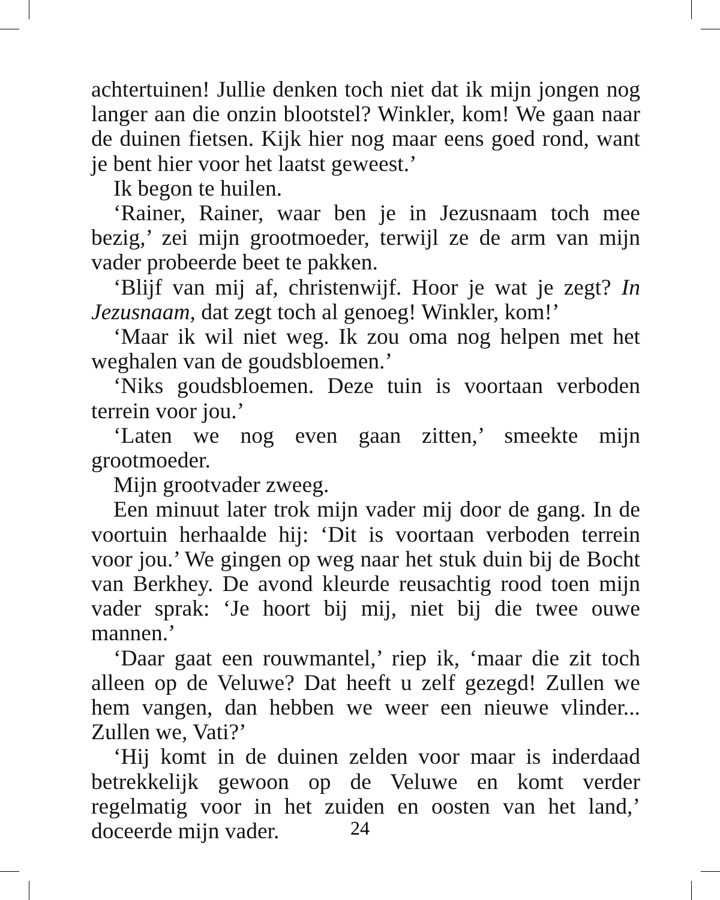achtertuinen! Jullie denken toch niet dat ik mijn jongen nog langer aan die onzin blootstel? Winkler, kom! We gaan naar de duinen fietsen. Kijk hier nog maar eens goed rond, want je bent hier voor het laatst geweest.’
Ik begon te huilen.
‘Rainer, Rainer, waar ben je in Jezusnaam toch mee bezig,’ zei mijn grootmoeder, terwijl ze de arm van mijn vader probeerde beet te pakken.
‘Blijf van mij af, christenwijf. Hoor je wat je zegt? In Jezusnaam, dat zegt toch al genoeg! Winkler, kom!’
‘Maar ik wil niet weg. Ik zou oma nog helpen met het weghalen van de goudsbloemen.’
‘Niks goudsbloemen. Deze tuin is voortaan verboden terrein voor jou.’
‘Laten we nog even gaan zitten,’ smeekte mijn grootmoeder.
Mijn grootvader zweeg.
Een minuut later trok mijn vader mij door de gang. In de voortuin herhaalde hij: ‘Dit is voortaan verboden terrein voor jou.’ We gingen op weg naar het stuk duin bij de Bocht van Berkhey. De avond kleurde reusachtig rood toen mijn vader sprak: ‘Je hoort bij mij, niet bij die twee ouwe mannen.’
‘Daar gaat een rouwmantel,’ riep ik, ‘maar die zit toch alleen op de Veluwe? Dat heeft u zelf gezegd! Zullen we hem vangen, dan hebben we weer een nieuwe vlinder... Zullen we, Vati?’
‘Hij komt in de duinen zelden voor maar is inderdaad betrekkelijk gewoon op de Veluwe en komt verder regelmatig voor in het zuiden en oosten van het land,’ doceerde mijn vader.
24